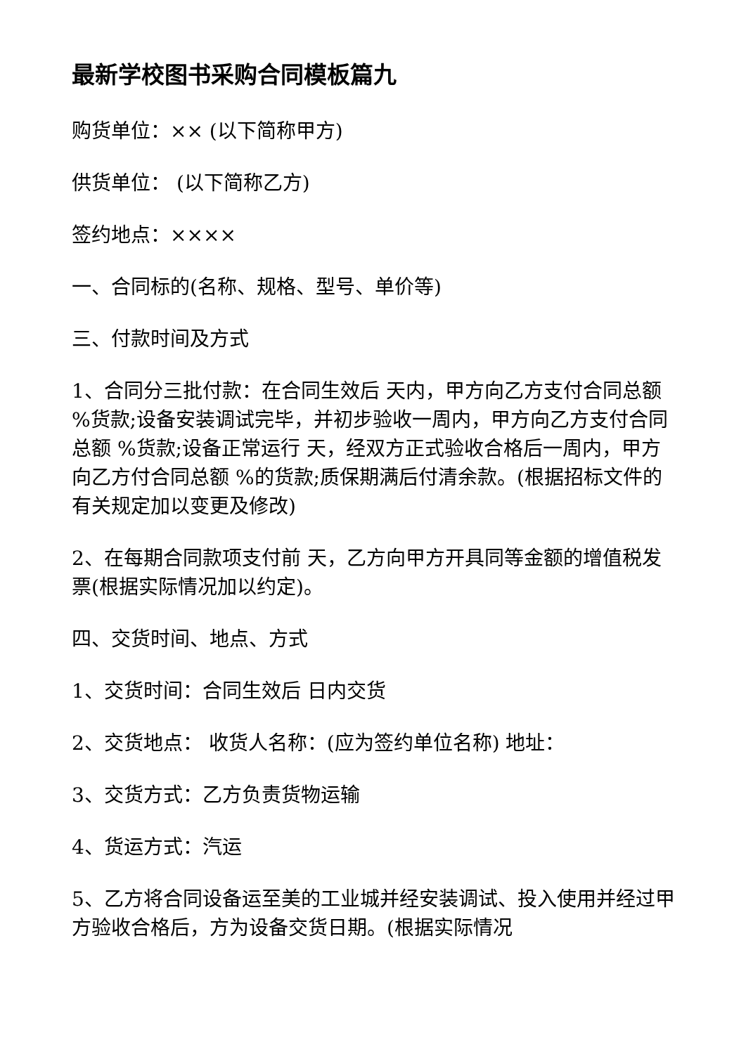最新学校图书采购合同模板篇九
购货单位：×× (以下简称甲方)
供货单位： (以下简称乙方)
签约地点：××××
一、合同标的(名称、规格、型号、单价等)
三、付款时间及方式
1、合同分三批付款：在合同生效后 天内，甲方向乙方支付合同总额 %货款;设备安装调试完毕，并初步验收一周内，甲方向乙方支付合同总额 %货款;设备正常运行 天，经双方正式验收合格后一周内，甲方向乙方付合同总额 %的货款;质保期满后付清余款。(根据招标文件的有关规定加以变更及修改)
2、在每期合同款项支付前 天，乙方向甲方开具同等金额的增值税发票(根据实际情况加以约定)。
四、交货时间、地点、方式
1、交货时间：合同生效后 日内交货
2、交货地点： 收货人名称：(应为签约单位名称) 地址：
3、交货方式：乙方负责货物运输
4、货运方式：汽运
5、乙方将合同设备运至美的工业城并经安装调试、投入使用并经过甲方验收合格后，方为设备交货日期。(根据实际情况